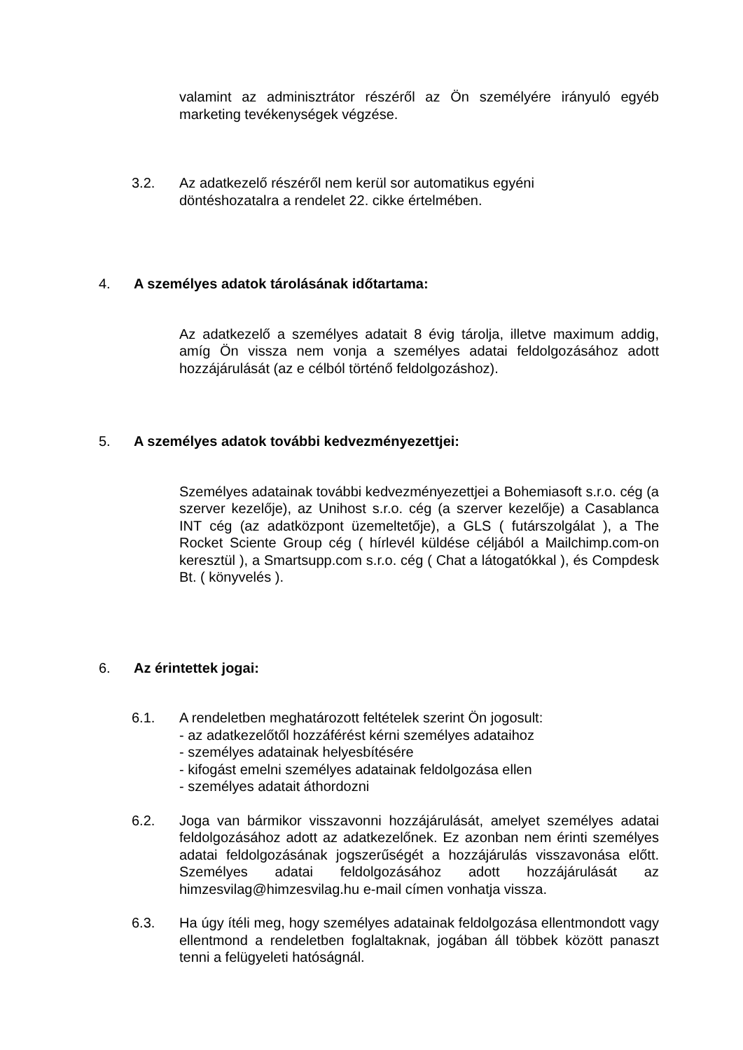valamint az adminisztrátor részéről az Ön személyére irányuló egyéb marketing tevékenységek végzése.
3.2. Az adatkezelő részéről nem kerül sor automatikus egyéni
döntéshozatalra a rendelet 22. cikke értelmében.
4. A személyes adatok tárolásának időtartama:
Az adatkezelő a személyes adatait 8 évig tárolja, illetve maximum addig, amíg Ön vissza nem vonja a személyes adatai feldolgozásához adott hozzájárulását (az e célból történő feldolgozáshoz).
5. A személyes adatok további kedvezményezettjei:
Személyes adatainak további kedvezményezettjei a Bohemiasoft s.r.o. cég (a szerver kezelője), az Unihost s.r.o. cég (a szerver kezelője) a Casablanca INT cég (az adatközpont üzemeltetője), a GLS ( futárszolgálat ), a The Rocket Sciente Group cég ( hírlevél küldése céljából a Mailchimp.com-on keresztül ), a Smartsupp.com s.r.o. cég ( Chat a látogatókkal ), és Compdesk Bt. ( könyvelés ).
6. Az érintettek jogai:
6.1. A rendeletben meghatározott feltételek szerint Ön jogosult:
- az adatkezelőtől hozzáférést kérni személyes adataihoz
- személyes adatainak helyesbítésére
- kifogást emelni személyes adatainak feldolgozása ellen
- személyes adatait áthordozni
6.2. Joga van bármikor visszavonni hozzájárulását, amelyet személyes adatai feldolgozásához adott az adatkezelőnek. Ez azonban nem érinti személyes adatai feldolgozásának jogszerűségét a hozzájárulás visszavonása előtt. Személyes adatai feldolgozásához adott hozzájárulását az himzesvilag@himzesvilag.hu e-mail címen vonhatja vissza.
6.3. Ha úgy ítéli meg, hogy személyes adatainak feldolgozása ellentmondott vagy ellentmond a rendeletben foglaltaknak, jogában áll többek között panaszt tenni a felügyeleti hatóságnál.